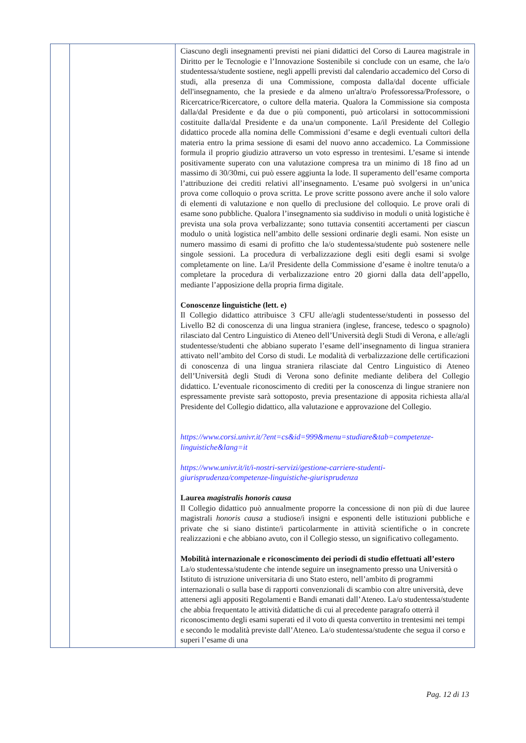| | | Ciascuno degli insegnamenti previsti nei piani didattici del Corso di Laurea magistrale in Diritto per le Tecnologie e l’Innovazione Sostenibile si conclude con un esame, che la/o studentessa/studente sostiene, negli appelli previsti dal calendario accademico del Corso di studi, alla presenza di una Commissione, composta dalla/dal docente ufficiale dell'insegnamento, che la presiede e da almeno un'altra/o Professoressa/Professore, o Ricercatrice/Ricercatore, o cultore della materia. Qualora la Commissione sia composta dalla/dal Presidente e da due o più componenti, può articolarsi in sottocommissioni costituite dalla/dal Presidente e da una/un componente. La/il Presidente del Collegio didattico procede alla nomina delle Commissioni d’esame e degli eventuali cultori della materia entro la prima sessione di esami del nuovo anno accademico. La Commissione formula il proprio giudizio attraverso un voto espresso in trentesimi. L’esame si intende positivamente superato con una valutazione compresa tra un minimo di 18 fino ad un massimo di 30/30mi, cui può essere aggiunta la lode. Il superamento dell’esame comporta l’attribuzione dei crediti relativi all’insegnamento. L'esame può svolgersi in un’unica prova come colloquio o prova scritta. Le prove scritte possono avere anche il solo valore di elementi di valutazione e non quello di preclusione del colloquio. Le prove orali di esame sono pubbliche. Qualora l’insegnamento sia suddiviso in moduli o unità logistiche è prevista una sola prova verbalizzante; sono tuttavia consentiti accertamenti per ciascun modulo o unità logistica nell’ambito delle sessioni ordinarie degli esami. Non esiste un numero massimo di esami di profitto che la/o studentessa/studente può sostenere nelle singole sessioni. La procedura di verbalizzazione degli esiti degli esami si svolge completamente on line. La/il Presidente della Commissione d’esame è inoltre tenuta/o a completare la procedura di verbalizzazione entro 20 giorni dalla data dell’appello, mediante l’apposizione della propria firma digitale. Conoscenze linguistiche (lett. e) Il Collegio didattico attribuisce 3 CFU alle/agli studentesse/studenti in possesso del Livello B2 di conoscenza di una lingua straniera (inglese, francese, tedesco o spagnolo) rilasciato dal Centro Linguistico di Ateneo dell’Università degli Studi di Verona, e alle/agli studentesse/studenti che abbiano superato l’esame dell’insegnamento di lingua straniera attivato nell’ambito del Corso di studi. Le modalità di verbalizzazione delle certificazioni di conoscenza di una lingua straniera rilasciate dal Centro Linguistico di Ateneo dell’Università degli Studi di Verona sono definite mediante delibera del Collegio didattico. L’eventuale riconoscimento di crediti per la conoscenza di lingue straniere non espressamente previste sarà sottoposto, previa presentazione di apposita richiesta alla/al Presidente del Collegio didattico, alla valutazione e approvazione del Collegio. https://www.corsi.univr.it/?ent=cs&id=999&menu=studiare&tab=competenze-linguistiche&lang=it https://www.univr.it/it/i-nostri-servizi/gestione-carriere-studenti-giurisprudenza/competenze-linguistiche-giurisprudenza Laurea magistralis honoris causa Il Collegio didattico può annualmente proporre la concessione di non più di due lauree magistrali honoris causa a studiose/i insigni e esponenti delle istituzioni pubbliche e private che si siano distinte/i particolarmente in attività scientifiche o in concrete realizzazioni e che abbiano avuto, con il Collegio stesso, un significativo collegamento. Mobilità internazionale e riconoscimento dei periodi di studio effettuati all’estero La/o studentessa/studente che intende seguire un insegnamento presso una Università o Istituto di istruzione universitaria di uno Stato estero, nell’ambito di programmi internazionali o sulla base di rapporti convenzionali di scambio con altre università, deve attenersi agli appositi Regolamenti e Bandi emanati dall’Ateneo. La/o studentessa/studente che abbia frequentato le attività didattiche di cui al precedente paragrafo otterrà il riconoscimento degli esami superati ed il voto di questa convertito in trentesimi nei tempi e secondo le modalità previste dall’Ateneo. La/o studentessa/studente che segua il corso e superi l’esame di una |
Pag. 12 di 13